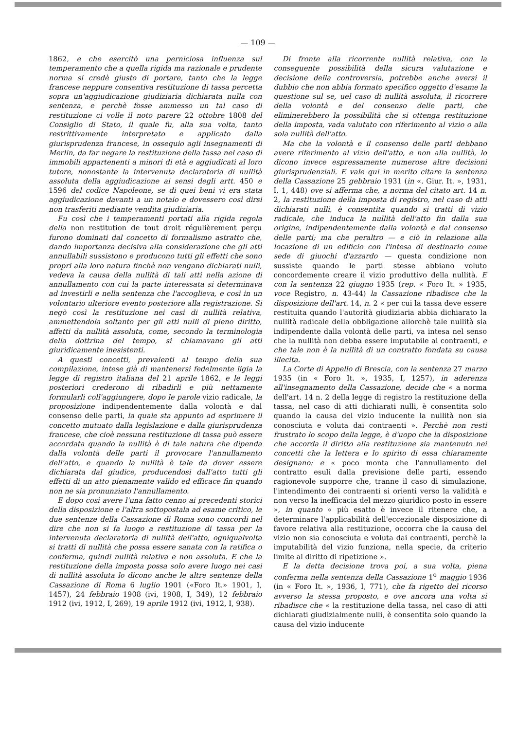— 109 —
1862, e che esercitò una perniciosa influenza sul temperamento che a quella rigida ma razionale e prudente norma si credè giusto di portare, tanto che la legge francese neppure consentiva restituzione di tassa percetta sopra un'aggiudicazione giudiziaria dichiarata nulla con sentenza, e perchè fosse ammesso un tal caso di restituzione ci volle il noto parere 22 ottobre 1808 del Consiglio di Stato, il quale fu, alla sua volta, tanto restrittivamente interpretato e applicato dalla giurisprudenza francese, in ossequio agli insegnamenti di Merlin, da far negare la restituzione della tassa nel caso di immobili appartenenti a minori di età e aggiudicati al loro tutore, nonostante la intervenuta declaratoria di nullità assoluta della aggiudicazione ai sensi degli artt. 450 e 1596 del codice Napoleone, se di quei beni vi era stata aggiudicazione davanti a un notaio e dovessero così dirsi non trasferiti mediante vendita giudiziaria.
Fu così che i temperamenti portati alla rigida regola della non restitution de tout droit régulièrement perçu furono dominati dal concetto di formalismo astratto che, dando importanza decisiva alla considerazione che gli atti annullabili sussistono e producono tutti gli effetti che sono propri alla loro natura finchè non vengano dichiarati nulli, vedeva la causa della nullità di tali atti nella azione di annullamento con cui la parte interessata si determinava ad investirli e nella sentenza che l'accoglieva, e così in un volontario ulteriore evento posteriore alla registrazione. Si negò così la restituzione nei casi di nullità relativa, ammettendola soltanto per gli atti nulli di pieno diritto, affetti da nullità assoluta, come, secondo la terminologia della dottrina del tempo, si chiamavano gli atti giuridicamente inesistenti.
A questi concetti, prevalenti al tempo della sua compilazione, intese già di mantenersi fedelmente ligia la legge di registro italiana del 21 aprile 1862, e le leggi posteriori crederono di ribadirli e più nettamente formularli coll'aggiungere, dopo le parole vizio radicale, la proposizione indipendentemente dalla volontà e dal consenso delle parti, la quale sta appunto ad esprimere il concetto mutuato dalla legislazione e dalla giurisprudenza francese, che cioè nessuna restituzione di tassa può essere accordata quando la nullità è di tale natura che dipenda dalla volontà delle parti il provocare l'annullamento dell'atto, e quando la nullità è tale da dover essere dichiarata dal giudice, producendosi dall'atto tutti gli effetti di un atto pienamente valido ed efficace fin quando non ne sia pronunziato l'annullamento.
E dopo così avere l'una fatto cenno ai precedenti storici della disposizione e l'altra sottopostala ad esame critico, le due sentenze della Cassazione di Roma sono concordi nel dire che non si fa luogo a restituzione di tassa per la intervenuta declaratoria di nullità dell'atto, ogniqualvolta si tratti di nullità che possa essere sanata con la ratifica o conferma, quindi nullità relativa e non assoluta. E che la restituzione della imposta possa solo avere luogo nei casi di nullità assoluta lo dicono anche le altre sentenze della Cassazione di Roma 6 luglio 1901 («Foro It.» 1901, I, 1457), 24 febbraio 1908 (ivi, 1908, I, 349), 12 febbraio 1912 (ivi, 1912, I, 269), 19 aprile 1912 (ivi, 1912, I, 938).
Di fronte alla ricorrente nullità relativa, con la conseguente possibilità della sicura valutazione e decisione della controversia, potrebbe anche aversi il dubbio che non abbia formato specifico oggetto d'esame la questione sul se, uel caso di nullità assoluta, il ricorrere della volontà e del consenso delle parti, che eliminerebbero la possibilità che si ottenga restituzione della imposta, vada valutato con riferimento al vizio o alla sola nullità dell'atto.
Ma che la volontà e il consenso delle parti debbano avere riferimento al vizio dell'atto, e non alla nullità, lo dicono invece espressamente numerose altre decisioni giurisprudenziali. E vale qui in merito citare la sentenza della Cassazione 25 gebbraio 1931 (in «. Giur. It. », 1931, I, 1, 448) ove si afferma che, a norma del citato art. 14 n. 2, la restituzione della imposta di registro, nel caso di atti dichiarati nulli, è consentita quando si tratti di vizio radicale, che induca la nullità dell'atto fin dalla sua origine, indipendentemente dalla volontà e dal consenso delle parti; ma che peraltro — e ciò in relazione alla locazione di un edificio con l'intesa di destinarlo come sede di giuochi d'azzardo — questa condizione non sussiste quando le parti stesse abbiano voluto concordemente creare il vizio produttivo della nullità. E con la sentenza 22 giugno 1935 (rep. « Foro It. » 1935, voce Registro, n. 43-44) la Cassazione ribadisce che la disposizione dell'art. 14, n. 2 « per cui la tassa deve essere restituita quando l'autorità giudiziaria abbia dichiarato la nullità radicale della obbligazione allorchè tale nullità sia indipendente dalla volontà delle parti, va intesa nel senso che la nullità non debba essere imputabile ai contraenti, e che tale non è la nullità di un contratto fondata su causa illecita.
La Corte di Appello di Brescia, con la sentenza 27 marzo 1935 (in « Foro It. », 1935, I, 1257), in aderenza all'insegnamento della Cassazione, decide che « a norma dell'art. 14 n. 2 della legge di registro la restituzione della tassa, nel caso di atti dichiarati nulli, è consentita solo quando la causa del vizio inducente la nullità non sia conosciuta e voluta dai contraenti ». Perchè non resti frustrato lo scopo della legge, è d'uopo che la disposizione che accorda il diritto alla restituzione sia mantenuto nei concetti che la lettera e lo spirito di essa chiaramente designano: e « poco monta che l'annullamento del contratto esuli dalla previsione delle parti, essendo ragionevole supporre che, tranne il caso di simulazione, l'intendimento dei contraenti si orienti verso la validità e non verso la inefficacia del mezzo giuridico posto in essere », in quanto « più esatto è invece il ritenere che, a determinare l'applicabilità dell'eccezionale disposizione di favore relativa alla restituzione, occorra che la causa del vizio non sia conosciuta e voluta dai contraenti, perchè la imputabilità del vizio funziona, nella specie, da criterio limite al diritto di ripetizione ».
E la detta decisione trova poi, a sua volta, piena conferma nella sentenza della Cassazione 1<sup>o</sup> maggio 1936 (in « Foro It. », 1936, I, 771), che fa rigetto del ricorso avverso la stessa proposto, e ove ancora una volta si ribadisce che « la restituzione della tassa, nel caso di atti dichiarati giudizialmente nulli, è consentita solo quando la causa del vizio inducente